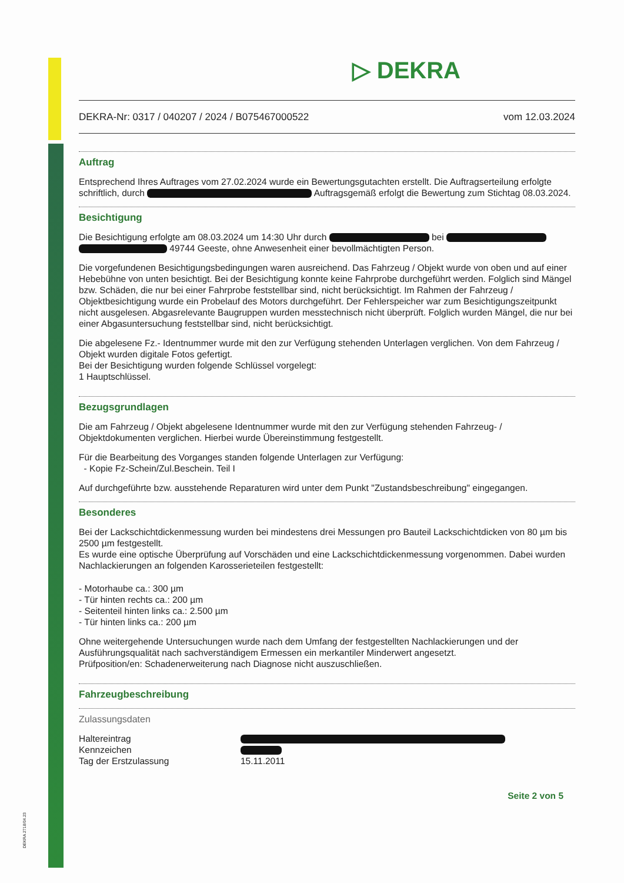DEKRA 2718/04.23
▷ DEKRA
DEKRA-Nr: 0317 / 040207 / 2024 / B075467000522 vom 12.03.2024
Auftrag
Entsprechend Ihres Auftrages vom 27.02.2024 wurde ein Bewertungsgutachten erstellt. Die Auftragserteilung erfolgte schriftlich, durch Auftragsgemäß erfolgt die Bewertung zum Stichtag 08.03.2024.
Besichtigung
Die Besichtigung erfolgte am 08.03.2024 um 14:30 Uhr durch bei 49744 Geeste, ohne Anwesenheit einer bevollmächtigten Person.
Die vorgefundenen Besichtigungsbedingungen waren ausreichend. Das Fahrzeug / Objekt wurde von oben und auf einer Hebebühne von unten besichtigt. Bei der Besichtigung konnte keine Fahrprobe durchgeführt werden. Folglich sind Mängel bzw. Schäden, die nur bei einer Fahrprobe feststellbar sind, nicht berücksichtigt. Im Rahmen der Fahrzeug / Objektbesichtigung wurde ein Probelauf des Motors durchgeführt. Der Fehlerspeicher war zum Besichtigungszeitpunkt nicht ausgelesen. Abgasrelevante Baugruppen wurden messtechnisch nicht überprüft. Folglich wurden Mängel, die nur bei einer Abgasuntersuchung feststellbar sind, nicht berücksichtigt.
Die abgelesene Fz.- Identnummer wurde mit den zur Verfügung stehenden Unterlagen verglichen. Von dem Fahrzeug / Objekt wurden digitale Fotos gefertigt.
Bei der Besichtigung wurden folgende Schlüssel vorgelegt:
1 Hauptschlüssel.
Bezugsgrundlagen
Die am Fahrzeug / Objekt abgelesene Identnummer wurde mit den zur Verfügung stehenden Fahrzeug- / Objektdokumenten verglichen. Hierbei wurde Übereinstimmung festgestellt.
Für die Bearbeitung des Vorganges standen folgende Unterlagen zur Verfügung:
- Kopie Fz-Schein/Zul.Beschein. Teil I
Auf durchgeführte bzw. ausstehende Reparaturen wird unter dem Punkt "Zustandsbeschreibung" eingegangen.
Besonderes
Bei der Lackschichtdickenmessung wurden bei mindestens drei Messungen pro Bauteil Lackschichtdicken von 80 µm bis 2500 µm festgestellt.
Es wurde eine optische Überprüfung auf Vorschäden und eine Lackschichtdickenmessung vorgenommen. Dabei wurden Nachlackierungen an folgenden Karosserieteilen festgestellt:
- Motorhaube ca.: 300 µm
- Tür hinten rechts ca.: 200 µm
- Seitenteil hinten links ca.: 2.500 µm
- Tür hinten links ca.: 200 µm
Ohne weitergehende Untersuchungen wurde nach dem Umfang der festgestellten Nachlackierungen und der Ausführungsqualität nach sachverständigem Ermessen ein merkantiler Minderwert angesetzt.
Prüfposition/en: Schadenerweiterung nach Diagnose nicht auszuschließen.
Fahrzeugbeschreibung
Zulassungsdaten
Haltereintrag
Kennzeichen
Tag der Erstzulassung
15.11.2011
Seite 2 von 5